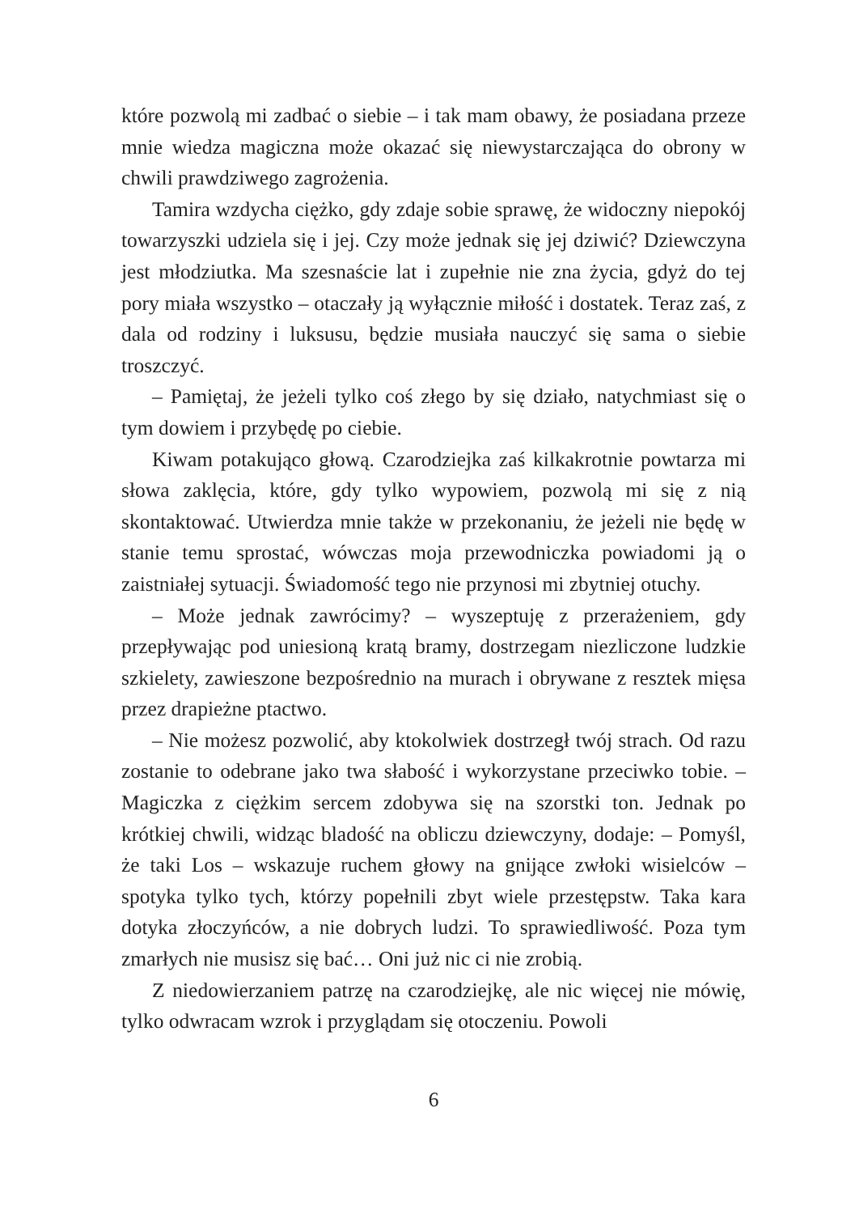które pozwolą mi zadbać o siebie – i tak mam obawy, że posiadana przeze mnie wiedza magiczna może okazać się niewystarczająca do obrony w chwili prawdziwego zagrożenia.
Tamira wzdycha ciężko, gdy zdaje sobie sprawę, że widoczny niepokój towarzyszki udziela się i jej. Czy może jednak się jej dziwić? Dziewczyna jest młodziutka. Ma szesnaście lat i zupełnie nie zna życia, gdyż do tej pory miała wszystko – otaczały ją wyłącznie miłość i dostatek. Teraz zaś, z dala od rodziny i luksusu, będzie musiała nauczyć się sama o siebie troszczyć.
– Pamiętaj, że jeżeli tylko coś złego by się działo, natychmiast się o tym dowiem i przybędę po ciebie.
Kiwam potakująco głową. Czarodziejka zaś kilkakrotnie powtarza mi słowa zaklęcia, które, gdy tylko wypowiem, pozwolą mi się z nią skontaktować. Utwierdza mnie także w przekonaniu, że jeżeli nie będę w stanie temu sprostać, wówczas moja przewodniczka powiadomi ją o zaistniałej sytuacji. Świadomość tego nie przynosi mi zbytniej otuchy.
– Może jednak zawrócimy? – wyszeptuję z przerażeniem, gdy przepływając pod uniesioną kratą bramy, dostrzegam niezliczone ludzkie szkielety, zawieszone bezpośrednio na murach i obrywane z resztek mięsa przez drapieżne ptactwo.
– Nie możesz pozwolić, aby ktokolwiek dostrzegł twój strach. Od razu zostanie to odebrane jako twa słabość i wykorzystane przeciwko tobie. – Magiczka z ciężkim sercem zdobywa się na szorstki ton. Jednak po krótkiej chwili, widząc bladość na obliczu dziewczyny, dodaje: – Pomyśl, że taki Los – wskazuje ruchem głowy na gnijące zwłoki wisielców – spotyka tylko tych, którzy popełnili zbyt wiele przestępstw. Taka kara dotyka złoczyńców, a nie dobrych ludzi. To sprawiedliwość. Poza tym zmarłych nie musisz się bać… Oni już nic ci nie zrobią.
Z niedowierzaniem patrzę na czarodziejkę, ale nic więcej nie mówię, tylko odwracam wzrok i przyglądam się otoczeniu. Powoli
6